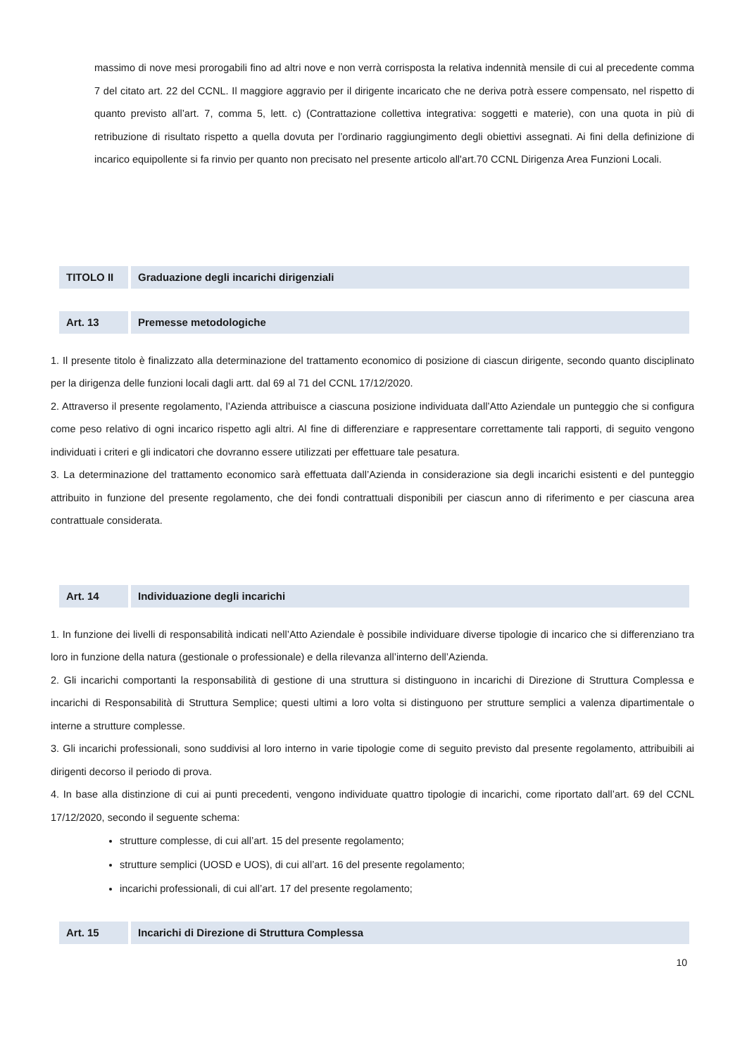massimo di nove mesi prorogabili fino ad altri nove e non verrà corrisposta la relativa indennità mensile di cui al precedente comma 7 del citato art. 22 del CCNL. Il maggiore aggravio per il dirigente incaricato che ne deriva potrà essere compensato, nel rispetto di quanto previsto all’art. 7, comma 5, lett. c) (Contrattazione collettiva integrativa: soggetti e materie), con una quota in più di retribuzione di risultato rispetto a quella dovuta per l’ordinario raggiungimento degli obiettivi assegnati. Ai fini della definizione di incarico equipollente si fa rinvio per quanto non precisato nel presente articolo all'art.70 CCNL Dirigenza Area Funzioni Locali.
TITOLO II
Graduazione degli incarichi dirigenziali
Art. 13 Premesse metodologiche
1. Il presente titolo è finalizzato alla determinazione del trattamento economico di posizione di ciascun dirigente, secondo quanto disciplinato per la dirigenza delle funzioni locali dagli artt. dal 69 al 71 del CCNL 17/12/2020.
2. Attraverso il presente regolamento, l’Azienda attribuisce a ciascuna posizione individuata dall’Atto Aziendale un punteggio che si configura come peso relativo di ogni incarico rispetto agli altri. Al fine di differenziare e rappresentare correttamente tali rapporti, di seguito vengono individuati i criteri e gli indicatori che dovranno essere utilizzati per effettuare tale pesatura.
3. La determinazione del trattamento economico sarà effettuata dall’Azienda in considerazione sia degli incarichi esistenti e del punteggio attribuito in funzione del presente regolamento, che dei fondi contrattuali disponibili per ciascun anno di riferimento e per ciascuna area contrattuale considerata.
Art. 14 Individuazione degli incarichi
1. In funzione dei livelli di responsabilità indicati nell’Atto Aziendale è possibile individuare diverse tipologie di incarico che si differenziano tra loro in funzione della natura (gestionale o professionale) e della rilevanza all’interno dell’Azienda.
2. Gli incarichi comportanti la responsabilità di gestione di una struttura si distinguono in incarichi di Direzione di Struttura Complessa e incarichi di Responsabilità di Struttura Semplice; questi ultimi a loro volta si distinguono per strutture semplici a valenza dipartimentale o interne a strutture complesse.
3. Gli incarichi professionali, sono suddivisi al loro interno in varie tipologie come di seguito previsto dal presente regolamento, attribuibili ai dirigenti decorso il periodo di prova.
4. In base alla distinzione di cui ai punti precedenti, vengono individuate quattro tipologie di incarichi, come riportato dall’art. 69 del CCNL 17/12/2020, secondo il seguente schema:
strutture complesse, di cui all’art. 15 del presente regolamento;
strutture semplici (UOSD e UOS), di cui all’art. 16 del presente regolamento;
incarichi professionali, di cui all’art. 17 del presente regolamento;
Art. 15 Incarichi di Direzione di Struttura Complessa
10